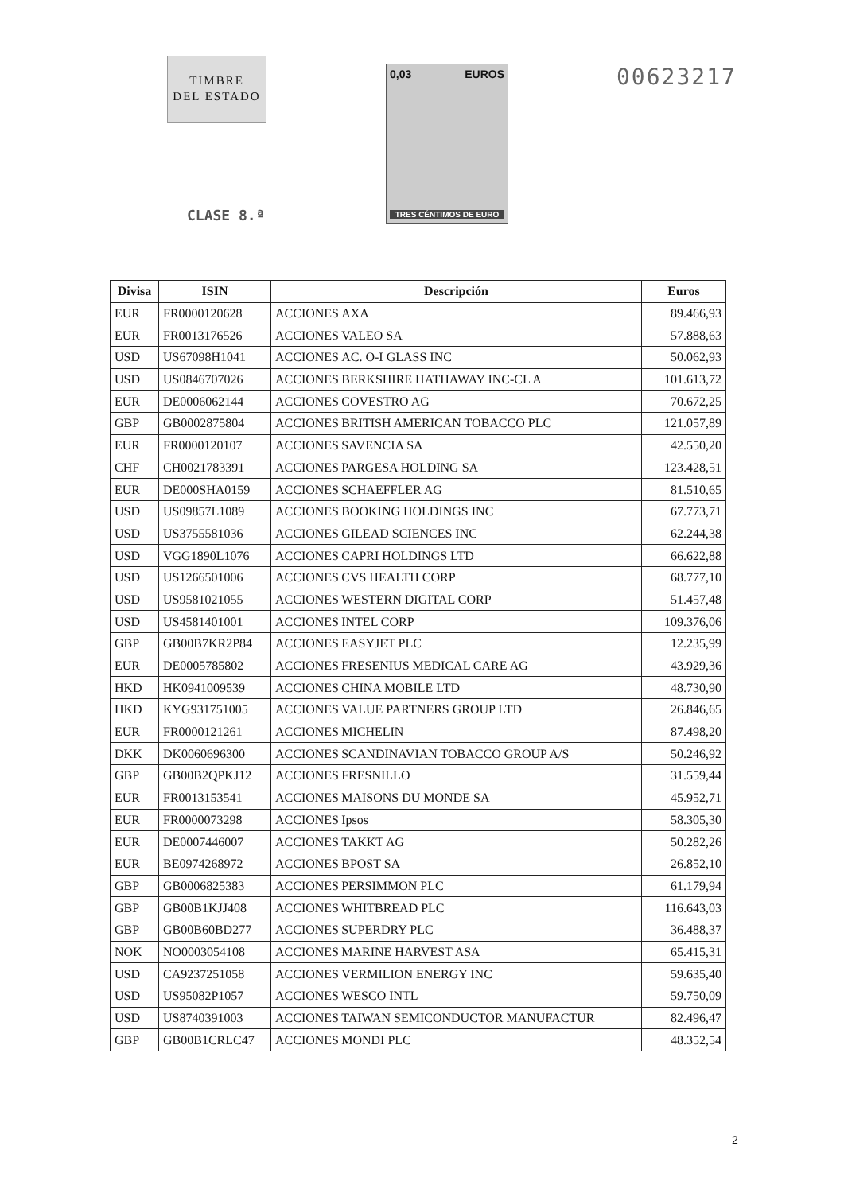TIMBRE
DEL ESTADO
CLASE 8.ª
0,03 EUROS
TRES CÉNTIMOS DE EURO
00623217
| Divisa | ISIN | Descripción | Euros |
| --- | --- | --- | --- |
| EUR | FR0000120628 | ACCIONES/AXA | 89.466,93 |
| EUR | FR0013176526 | ACCIONES/VALEO SA | 57.888,63 |
| USD | US67098H1041 | ACCIONES/AC. O-I GLASS INC | 50.062,93 |
| USD | US0846707026 | ACCIONES/BERKSHIRE HATHAWAY INC-CL A | 101.613,72 |
| EUR | DE0006062144 | ACCIONES/COVESTRO AG | 70.672,25 |
| GBP | GB0002875804 | ACCIONES/BRITISH AMERICAN TOBACCO PLC | 121.057,89 |
| EUR | FR0000120107 | ACCIONES/SAVENCIA SA | 42.550,20 |
| CHF | CH0021783391 | ACCIONES/PARGESA HOLDING SA | 123.428,51 |
| EUR | DE000SHA0159 | ACCIONES/SCHAEFFLER AG | 81.510,65 |
| USD | US09857L1089 | ACCIONES/BOOKING HOLDINGS INC | 67.773,71 |
| USD | US3755581036 | ACCIONES/GILEAD SCIENCES INC | 62.244,38 |
| USD | VGG1890L1076 | ACCIONES/CAPRI HOLDINGS LTD | 66.622,88 |
| USD | US1266501006 | ACCIONES/CVS HEALTH CORP | 68.777,10 |
| USD | US9581021055 | ACCIONES/WESTERN DIGITAL CORP | 51.457,48 |
| USD | US4581401001 | ACCIONES/INTEL CORP | 109.376,06 |
| GBP | GB00B7KR2P84 | ACCIONES/EASYJET PLC | 12.235,99 |
| EUR | DE0005785802 | ACCIONES/FRESENIUS MEDICAL CARE AG | 43.929,36 |
| HKD | HK0941009539 | ACCIONES/CHINA MOBILE LTD | 48.730,90 |
| HKD | KYG931751005 | ACCIONES/VALUE PARTNERS GROUP LTD | 26.846,65 |
| EUR | FR0000121261 | ACCIONES/MICHELIN | 87.498,20 |
| DKK | DK0060696300 | ACCIONES/SCANDINAVIAN TOBACCO GROUP A/S | 50.246,92 |
| GBP | GB00B2QPKJ12 | ACCIONES/FRESNILLO | 31.559,44 |
| EUR | FR0013153541 | ACCIONES/MAISONS DU MONDE SA | 45.952,71 |
| EUR | FR0000073298 | ACCIONES/Ipsos | 58.305,30 |
| EUR | DE0007446007 | ACCIONES/TAKKT AG | 50.282,26 |
| EUR | BE0974268972 | ACCIONES/BPOST SA | 26.852,10 |
| GBP | GB0006825383 | ACCIONES/PERSIMMON PLC | 61.179,94 |
| GBP | GB00B1KJJ408 | ACCIONES/WHITBREAD PLC | 116.643,03 |
| GBP | GB00B60BD277 | ACCIONES/SUPERDRY PLC | 36.488,37 |
| NOK | NO0003054108 | ACCIONES/MARINE HARVEST ASA | 65.415,31 |
| USD | CA9237251058 | ACCIONES/VERMILION ENERGY INC | 59.635,40 |
| USD | US95082P1057 | ACCIONES/WESCO INTL | 59.750,09 |
| USD | US8740391003 | ACCIONES/TAIWAN SEMICONDUCTOR MANUFACTUR | 82.496,47 |
| GBP | GB00B1CRLC47 | ACCIONES/MONDI PLC | 48.352,54 |
2